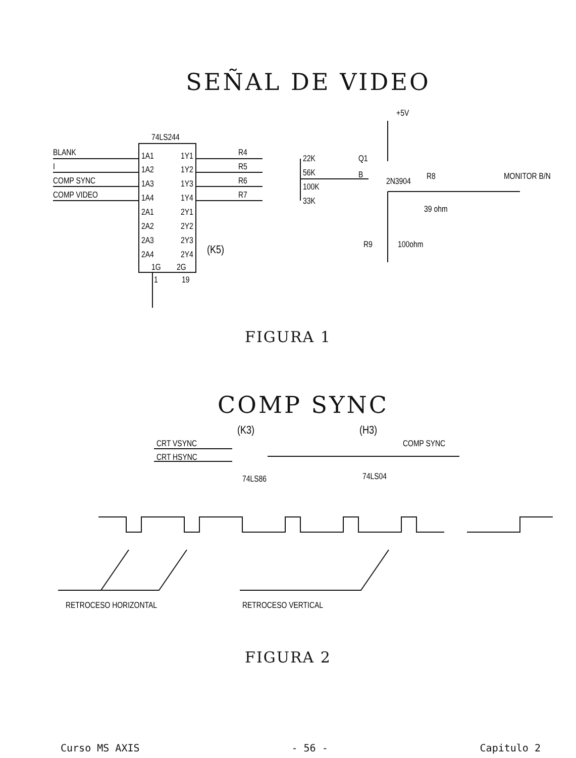SEÑAL DE VIDEO
74LS244
BLANK
I
COMP SYNC
COMP VIDEO
1A1
1A2
1A3
1A4
2A1
2A2
2A3
2A4
1Y1
1Y2
1Y3
1Y4
2Y1
2Y2
2Y3
2Y4
1G
2G
1
19
(K5)
R4
R5
R6
R7
22K
56K
100K
33K
+5V
Q1
B
2N3904
R8
39 ohm
MONITOR B/N
R9
100ohm
FIGURA 1
COMP SYNC
CRT VSYNC
CRT HSYNC
(K3)
74LS86
(H3)
COMP SYNC
74LS04
RETROCESO HORIZONTAL
RETROCESO VERTICAL
FIGURA 2
Curso MS AXIS - 56 - Capitulo 2